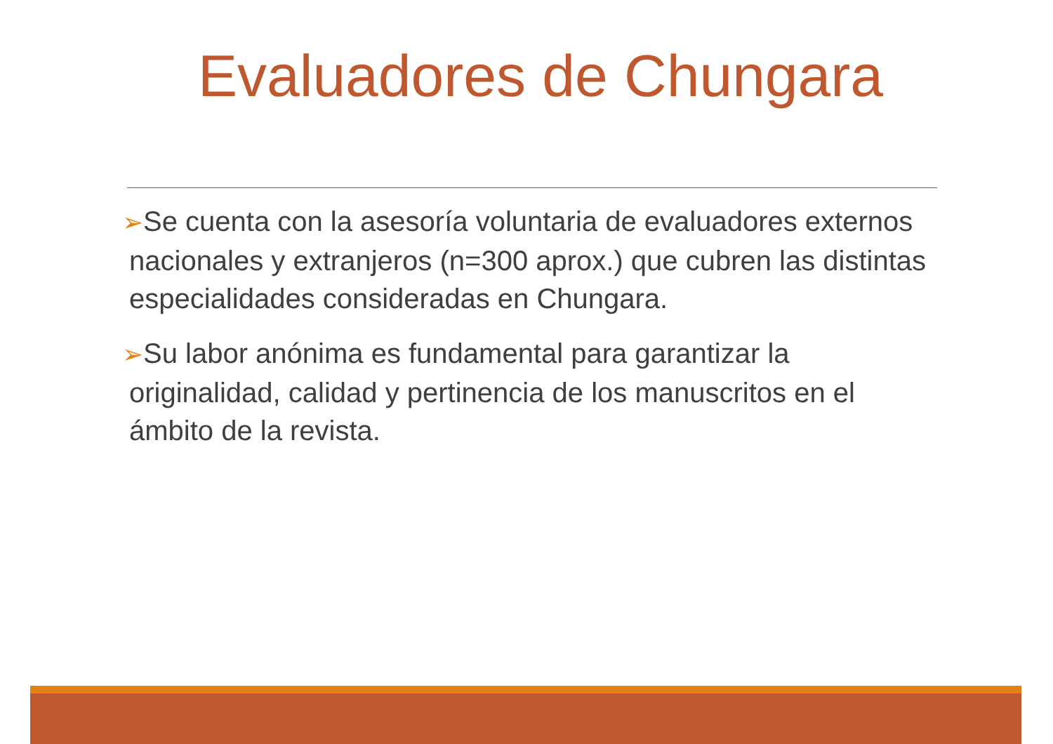Evaluadores de Chungara
➢Se cuenta con la asesoría voluntaria de evaluadores externos nacionales y extranjeros (n=300 aprox.) que cubren las distintas especialidades consideradas en Chungara.
➢Su labor anónima es fundamental para garantizar la originalidad, calidad y pertinencia de los manuscritos en el ámbito de la revista.